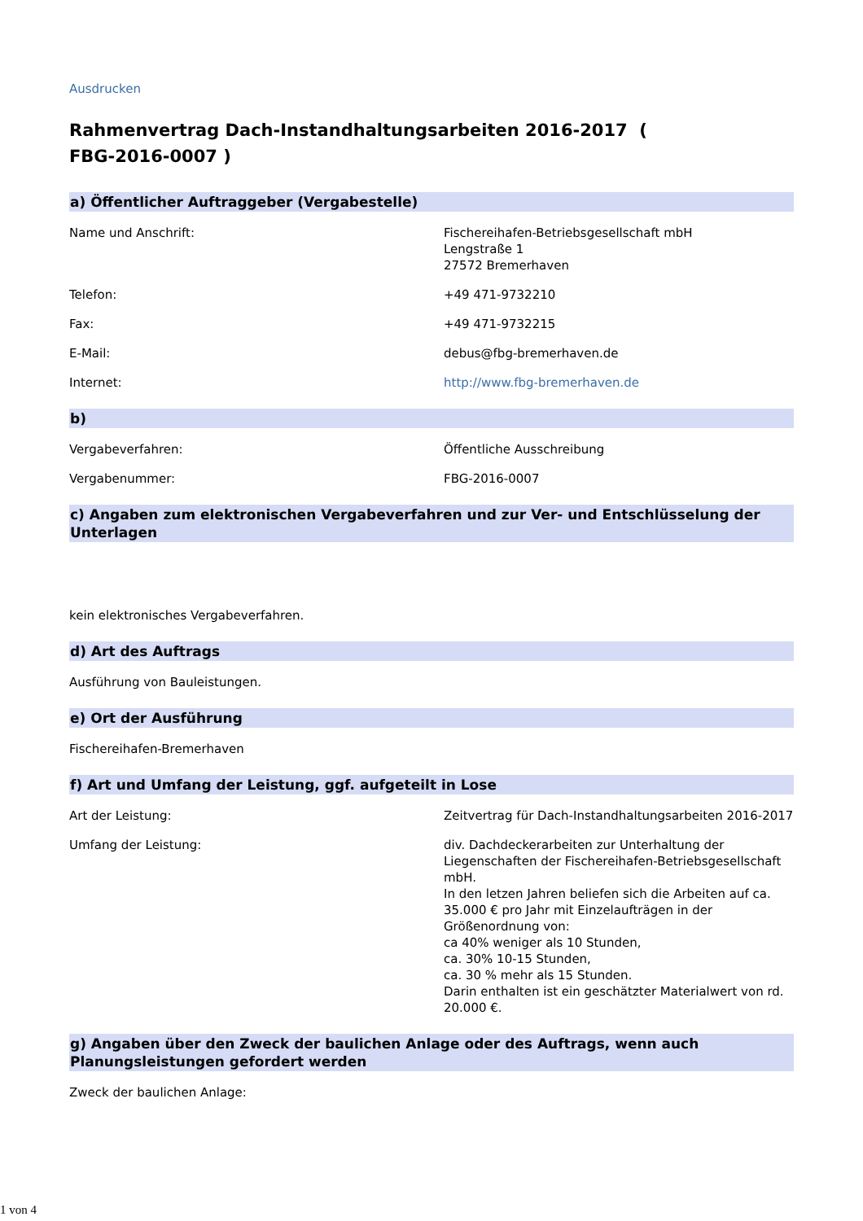Ausdrucken
Rahmenvertrag Dach-Instandhaltungsarbeiten 2016-2017 ( FBG-2016-0007 )
a) Öffentlicher Auftraggeber (Vergabestelle)
Name und Anschrift: Fischereihafen-Betriebsgesellschaft mbH
Lengstraße 1
27572 Bremerhaven
Telefon: +49 471-9732210
Fax: +49 471-9732215
E-Mail: debus@fbg-bremerhaven.de
Internet: http://www.fbg-bremerhaven.de
b)
Vergabeverfahren: Öffentliche Ausschreibung
Vergabenummer: FBG-2016-0007
c) Angaben zum elektronischen Vergabeverfahren und zur Ver- und Entschlüsselung der Unterlagen
kein elektronisches Vergabeverfahren.
d) Art des Auftrags
Ausführung von Bauleistungen.
e) Ort der Ausführung
Fischereihafen-Bremerhaven
f) Art und Umfang der Leistung, ggf. aufgeteilt in Lose
Art der Leistung: Zeitvertrag für Dach-Instandhaltungsarbeiten 2016-2017
Umfang der Leistung: div. Dachdeckerarbeiten zur Unterhaltung der Liegenschaften der Fischereihafen-Betriebsgesellschaft mbH.
In den letzen Jahren beliefen sich die Arbeiten auf ca. 35.000 € pro Jahr mit Einzelaufträgen in der Größenordnung von:
ca 40% weniger als 10 Stunden,
ca. 30% 10-15 Stunden,
ca. 30 % mehr als 15 Stunden.
Darin enthalten ist ein geschätzter Materialwert von rd. 20.000 €.
g) Angaben über den Zweck der baulichen Anlage oder des Auftrags, wenn auch Planungsleistungen gefordert werden
Zweck der baulichen Anlage:
1 von 4